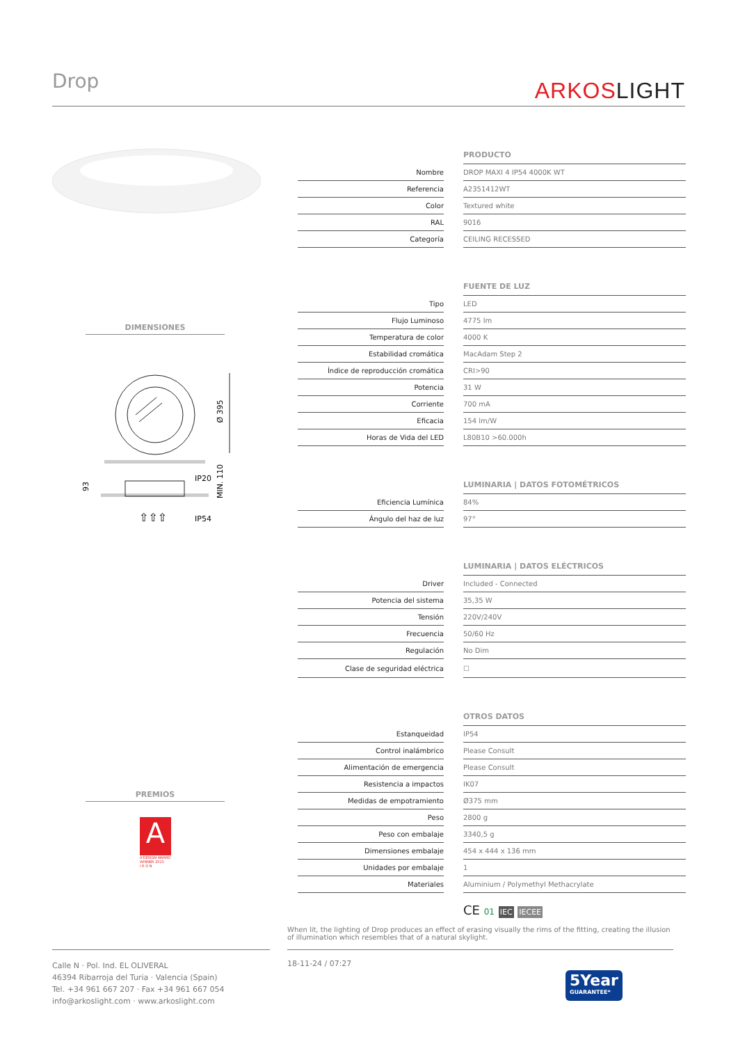Drop ARKOSLIGHT
DIMENSIONES
Ø 395
IP20
IP54
93
MIN. 110
⇧⇧⇧
PREMIOS
A
A'DESIGN AWARD
WINNER 2015
I R O N
| | | PRODUCTO |
| Nombre | | DROP MAXI 4 IP54 4000K WT |
| Referencia | | A2351412WT |
| Color | | Textured white |
| RAL | | 9016 |
| Categoría | | CEILING RECESSED |
| | | FUENTE DE LUZ |
| Tipo | | LED |
| Flujo Luminoso | | 4775 lm |
| Temperatura de color | | 4000 K |
| Estabilidad cromática | | MacAdam Step 2 |
| Índice de reproducción cromática | | CRI>90 |
| Potencia | | 31 W |
| Corriente | | 700 mA |
| Eficacia | | 154 lm/W |
| Horas de Vida del LED | | L80B10 >60.000h |
| | | LUMINARIA / DATOS FOTOMÉTRICOS |
| Eficiencia Lumínica | | 84% |
| Ángulo del haz de luz | | 97° |
| | | LUMINARIA / DATOS ELÉCTRICOS |
| Driver | | Included - Connected |
| Potencia del sistema | | 35,35 W |
| Tensión | | 220V/240V |
| Frecuencia | | 50/60 Hz |
| Regulación | | No Dim |
| Clase de seguridad eléctrica | | ☐ |
| | | OTROS DATOS |
| Estanqueidad | | IP54 |
| Control inalámbrico | | Please Consult |
| Alimentación de emergencia | | Please Consult |
| Resistencia a impactos | | IK07 |
| Medidas de empotramiento | | Ø375 mm |
| Peso | | 2800 g |
| Peso con embalaje | | 3340,5 g |
| Dimensiones embalaje | | 454 x 444 x 136 mm |
| Unidades por embalaje | | 1 |
| Materiales | | Aluminium / Polymethyl Methacrylate |
CE 01 IEC IECEE
When lit, the lighting of Drop produces an effect of erasing visually the rims of the fitting, creating the illusion of illumination which resembles that of a natural skylight.
Calle N · Pol. Ind. EL OLIVERAL
46394 Ribarroja del Turia · Valencia (Spain)
Tel. +34 961 667 207 · Fax +34 961 667 054
info@arkoslight.com · www.arkoslight.com
18-11-24 / 07:27
5Year
GUARANTEE*